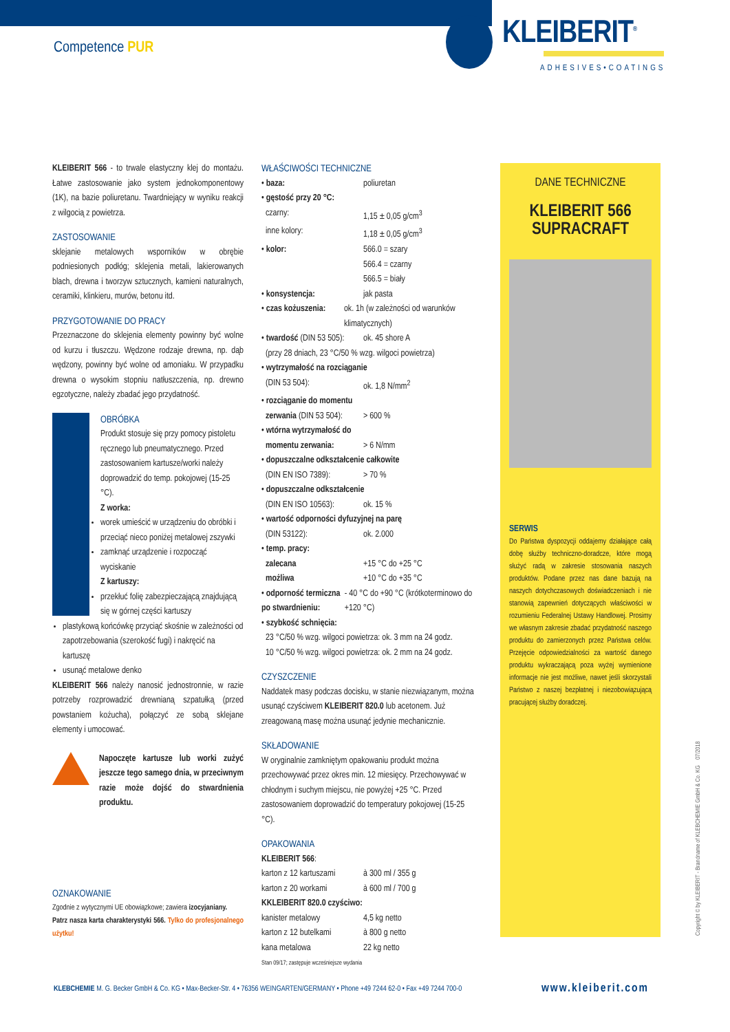Competence PUR
KLEIBERIT<sup>®</sup>
ADHESIVES•COATINGS
KLEIBERIT 566 - to trwale elastyczny klej do montażu. Łatwe zastosowanie jako system jednokomponentowy (1K), na bazie poliuretanu. Twardniejący w wyniku reakcji z wilgocią z powietrza.
ZASTOSOWANIE
sklejanie metalowych wsporników w obrębie podniesionych podłóg; sklejenia metali, lakierowanych blach, drewna i tworzyw sztucznych, kamieni naturalnych, ceramiki, klinkieru, murów, betonu itd.
PRZYGOTOWANIE DO PRACY
Przeznaczone do sklejenia elementy powinny być wolne od kurzu i tłuszczu. Wędzone rodzaje drewna, np. dąb wędzony, powinny być wolne od amoniaku. W przypadku drewna o wysokim stopniu natłuszczenia, np. drewno egzotyczne, należy zbadać jego przydatność.
OBRÓBKA
Produkt stosuje się przy pomocy pistoletu ręcznego lub pneumatycznego. Przed zastosowaniem kartusze/worki należy doprowadzić do temp. pokojowej (15-25 °C).
Z worka:
worek umieścić w urządzeniu do obróbki i przeciąć nieco poniżej metalowej zszywki
zamknąć urządzenie i rozpocząć wyciskanie
Z kartuszy:
przekłuć folię zabezpieczającą znajdującą się w górnej części kartuszy
plastykową końcówkę przyciąć skośnie w zależności od zapotrzebowania (szerokość fugi) i nakręcić na kartuszę
usunąć metalowe denko
KLEIBERIT 566 należy nanosić jednostronnie, w razie potrzeby rozprowadzić drewnianą szpatułką (przed powstaniem kożucha), połączyć ze sobą sklejane elementy i umocować.
Napoczęte kartusze lub worki zużyć jeszcze tego samego dnia, w przeciwnym razie może dojść do stwardnienia produktu.
OZNAKOWANIE
Zgodnie z wytycznymi UE obowiązkowe; zawiera izocyjaniany.
Patrz nasza karta charakterystyki 566. Tylko do profesjonalnego użytku!
WŁAŚCIWOŚCI TECHNICZNE
• baza: poliuretan
• gęstość przy 20 °C:
czarny: 1,15 ± 0,05 g/cm<sup>3</sup>
inne kolory: 1,18 ± 0,05 g/cm<sup>3</sup>
• kolor: 566.0 = szary
566.4 = czarny
566.5 = biały
• konsystencja: jak pasta
• czas kożuszenia: ok. 1h (w zależności od warunków klimatycznych)
• twardość (DIN 53 505): ok. 45 shore A
(przy 28 dniach, 23 °C/50 % wzg. wilgoci powietrza)
• wytrzymałość na rozciąganie
(DIN 53 504): ok. 1,8 N/mm<sup>2</sup>
• rozciąganie do momentu
zerwania (DIN 53 504): > 600 %
• wtórna wytrzymałość do
momentu zerwania: > 6 N/mm
• dopuszczalne odkształcenie całkowite
(DIN EN ISO 7389): > 70 %
• dopuszczalne odkształcenie
(DIN EN ISO 10563): ok. 15 %
• wartość odporności dyfuzyjnej na parę
(DIN 53122): ok. 2.000
• temp. pracy:
zalecana +15 °C do +25 °C
możliwa +10 °C do +35 °C
• odporność termiczna po stwardnieniu: - 40 °C do +90 °C (krótkoterminowo do +120 °C)
• szybkość schnięcia:
23 °C/50 % wzg. wilgoci powietrza: ok. 3 mm na 24 godz.
10 °C/50 % wzg. wilgoci powietrza: ok. 2 mm na 24 godz.
CZYSZCZENIE
Naddatek masy podczas docisku, w stanie niezwiązanym, można usunąć czyściwem KLEIBERIT 820.0 lub acetonem. Już zreagowaną masę można usunąć jedynie mechanicznie.
SKŁADOWANIE
W oryginalnie zamkniętym opakowaniu produkt można przechowywać przez okres min. 12 miesięcy. Przechowywać w chłodnym i suchym miejscu, nie powyżej +25 °C. Przed zastosowaniem doprowadzić do temperatury pokojowej (15-25 °C).
OPAKOWANIA
KLEIBERIT 566:
karton z 12 kartuszami à 300 ml / 355 g
karton z 20 workami à 600 ml / 700 g
KKLEIBERIT 820.0 czyściwo:
kanister metalowy 4,5 kg netto
karton z 12 butelkami à 800 g netto
kana metalowa 22 kg netto
Stan 09/17; zastępuje wcześniejsze wydania
DANE TECHNICZNE
KLEIBERIT 566
SUPRACRAFT
SERWIS
Do Państwa dyspozycji oddajemy działające całą dobę służby techniczno-doradcze, które mogą służyć radą w zakresie stosowania naszych produktów. Podane przez nas dane bazują na naszych dotychczasowych doświadczeniach i nie stanowią zapewnień dotyczących właściwości w rozumieniu Federalnej Ustawy Handlowej. Prosimy we własnym zakresie zbadać przydatność naszego produktu do zamierzonych przez Państwa celów. Przejęcie odpowiedzialności za wartość danego produktu wykraczającą poza wyżej wymienione informacje nie jest możliwe, nawet jeśli skorzystali Państwo z naszej bezpłatnej i niezobowiązującą pracującej służby doradczej.
Copyright © by KLEIBERIT - Brandname of KLEBCHEMIE GmbH & Co. KG 07/2018
KLEBCHEMIE M. G. Becker GmbH & Co. KG • Max-Becker-Str. 4 • 76356 WEINGARTEN/GERMANY • Phone +49 7244 62-0 • Fax +49 7244 700-0
www.kleiberit.com